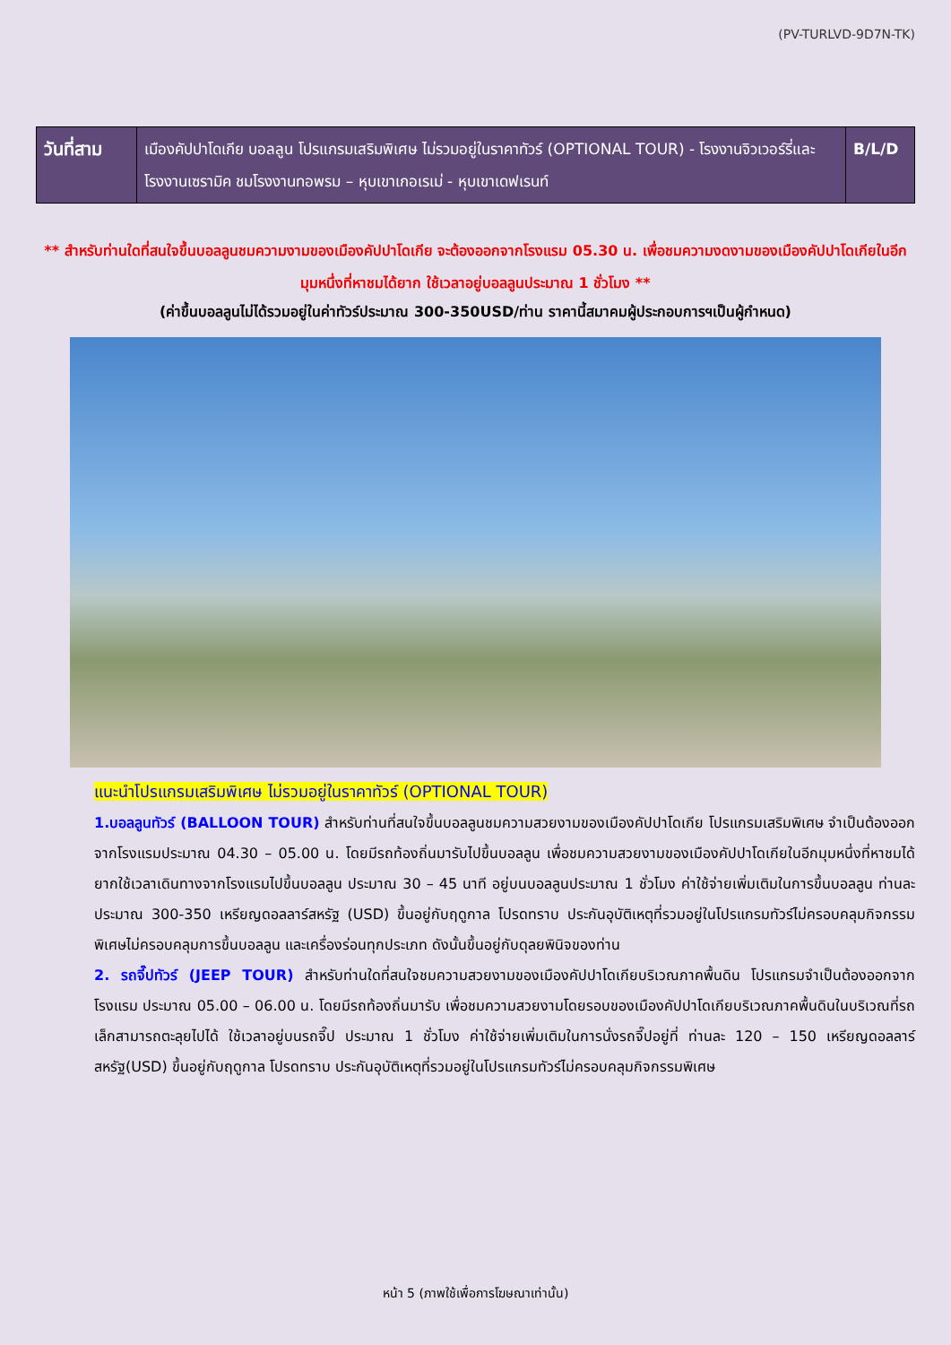(PV-TURLVD-9D7N-TK)
| วันที่สาม | เมืองคัปปาโดเกีย บอลลูน โปรแกรมเสริมพิเศษ ไม่รวมอยู่ในราคาทัวร์ (OPTIONAL TOUR) - โรงงานจิวเวอร์รี่และโรงงานเซรามิค ชมโรงงานทอพรม – หุบเขาเกอเรเม่ - หุบเขาเดฟเรนท์ | B/L/D |
** สำหรับท่านใดที่สนใจขึ้นบอลลูนชมความงามของเมืองคัปปาโดเกีย จะต้องออกจากโรงแรม 05.30 น. เพื่อชมความงดงามของเมืองคัปปาโดเกียในอีกมุมหนึ่งที่หาชมได้ยาก ใช้เวลาอยู่บอลลูนประมาณ 1 ชั่วโมง **
(ค่าขึ้นบอลลูนไม่ได้รวมอยู่ในค่าทัวร์ประมาณ 300-350USD/ท่าน ราคานี้สมาคมผู้ประกอบการฯเป็นผู้กำหนด)
แนะนำโปรแกรมเสริมพิเศษ ไม่รวมอยู่ในราคาทัวร์ (OPTIONAL TOUR)
1.บอลลูนทัวร์ (BALLOON TOUR) สำหรับท่านที่สนใจขึ้นบอลลูนชมความสวยงามของเมืองคัปปาโดเกีย โปรแกรมเสริมพิเศษ จำเป็นต้องออกจากโรงแรมประมาณ 04.30 – 05.00 น. โดยมีรถท้องถิ่นมารับไปขึ้นบอลลูน เพื่อชมความสวยงามของเมืองคัปปาโดเกียในอีกมุมหนึ่งที่หาชมได้ยากใช้เวลาเดินทางจากโรงแรมไปขึ้นบอลลูน ประมาณ 30 – 45 นาที อยู่บนบอลลูนประมาณ 1 ชั่วโมง ค่าใช้จ่ายเพิ่มเติมในการขึ้นบอลลูน ท่านละประมาณ 300-350 เหรียญดอลลาร์สหรัฐ (USD) ขึ้นอยู่กับฤดูกาล โปรดทราบ ประกันอุบัติเหตุที่รวมอยู่ในโปรแกรมทัวร์ไม่ครอบคลุมกิจกรรมพิเศษไม่ครอบคลุมการขึ้นบอลลูน และเครื่องร่อนทุกประเภท ดังนั้นขึ้นอยู่กับดุลยพินิจของท่าน
2. รถจี๊ปทัวร์ (JEEP TOUR) สำหรับท่านใดที่สนใจชมความสวยงามของเมืองคัปปาโดเกียบริเวณภาคพื้นดิน โปรแกรมจำเป็นต้องออกจากโรงแรม ประมาณ 05.00 – 06.00 น. โดยมีรถท้องถิ่นมารับ เพื่อชมความสวยงามโดยรอบของเมืองคัปปาโดเกียบริเวณภาคพื้นดินในบริเวณที่รถเล็กสามารถตะลุยไปได้ ใช้เวลาอยู่บนรถจี๊ป ประมาณ 1 ชั่วโมง ค่าใช้จ่ายเพิ่มเติมในการนั่งรถจี๊ปอยู่ที่ ท่านละ 120 – 150 เหรียญดอลลาร์สหรัฐ(USD) ขึ้นอยู่กับฤดูกาล โปรดทราบ ประกันอุบัติเหตุที่รวมอยู่ในโปรแกรมทัวร์ไม่ครอบคลุมกิจกรรมพิเศษ
หน้า 5 (ภาพใช้เพื่อการโฆษณาเท่านั้น)